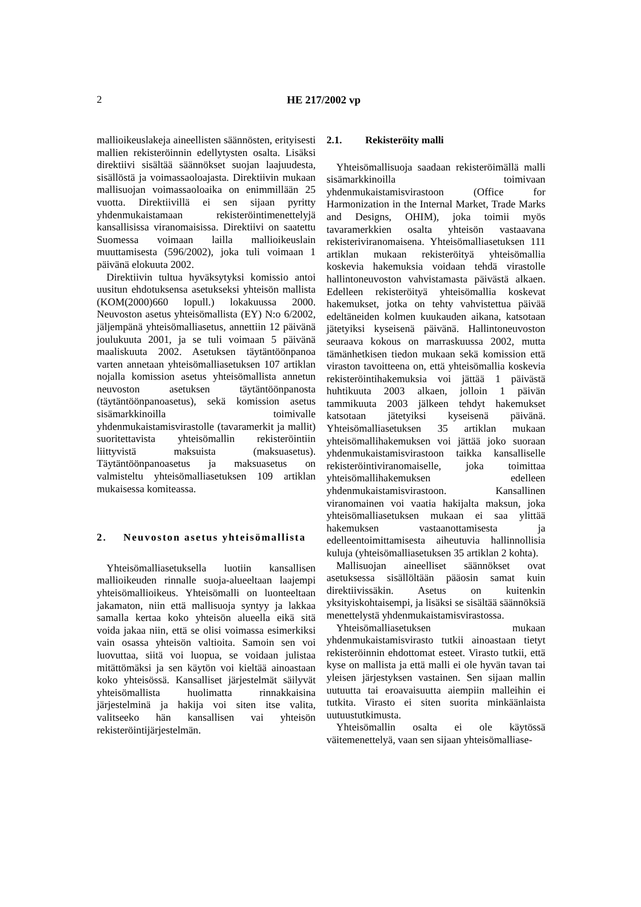2
HE 217/2002 vp
mallioikeuslakeja aineellisten säännösten, erityisesti mallien rekisteröinnin edellytysten osalta. Lisäksi direktiivi sisältää säännökset suojan laajuudesta, sisällöstä ja voimassaoloajasta. Direktiivin mukaan mallisuojan voimassaoloaika on enimmillään 25 vuotta. Direktiivillä ei sen sijaan pyritty yhdenmukaistamaan rekisteröintimenettelyjä kansallisissa viranomaisissa. Direktiivi on saatettu Suomessa voimaan lailla mallioikeuslain muuttamisesta (596/2002), joka tuli voimaan 1 päivänä elokuuta 2002.
Direktiivin tultua hyväksytyksi komissio antoi uusitun ehdotuksensa asetukseksi yhteisön mallista (KOM(2000)660 lopull.) lokakuussa 2000. Neuvoston asetus yhteisömallista (EY) N:o 6/2002, jäljempänä yhteisömalliasetus, annettiin 12 päivänä joulukuuta 2001, ja se tuli voimaan 5 päivänä maaliskuuta 2002. Asetuksen täytäntöönpanoa varten annetaan yhteisömalliasetuksen 107 artiklan nojalla komission asetus yhteisömallista annetun neuvoston asetuksen täytäntöönpanosta (täytäntöönpanoasetus), sekä komission asetus sisämarkkinoilla toimivalle yhdenmukaistamisvirastolle (tavaramerkit ja mallit) suoritettavista yhteisömallin rekisteröintiin liittyvistä maksuista (maksuasetus). Täytäntöönpanoasetus ja maksuasetus on valmisteltu yhteisömalliasetuksen 109 artiklan mukaisessa komiteassa.
2. Neuvoston asetus yhteisömallista
Yhteisömalliasetuksella luotiin kansallisen mallioikeuden rinnalle suoja-alueeltaan laajempi yhteisömallioikeus. Yhteisömalli on luonteeltaan jakamaton, niin että mallisuoja syntyy ja lakkaa samalla kertaa koko yhteisön alueella eikä sitä voida jakaa niin, että se olisi voimassa esimerkiksi vain osassa yhteisön valtioita. Samoin sen voi luovuttaa, siitä voi luopua, se voidaan julistaa mitättömäksi ja sen käytön voi kieltää ainoastaan koko yhteisössä. Kansalliset järjestelmät säilyvät yhteisömallista huolimatta rinnakkaisina järjestelminä ja hakija voi siten itse valita, valitseeko hän kansallisen vai yhteisön rekisteröintijärjestelmän.
2.1. Rekisteröity malli
Yhteisömallisuoja saadaan rekisteröimällä malli sisämarkkinoilla toimivaan yhdenmukaistamisvirastoon (Office for Harmonization in the Internal Market, Trade Marks and Designs, OHIM), joka toimii myös tavaramerkkien osalta yhteisön vastaavana rekisteriviranomaisena. Yhteisömalliasetuksen 111 artiklan mukaan rekisteröityä yhteisömallia koskevia hakemuksia voidaan tehdä virastolle hallintoneuvoston vahvistamasta päivästä alkaen. Edelleen rekisteröityä yhteisömallia koskevat hakemukset, jotka on tehty vahvistettua päivää edeltäneiden kolmen kuukauden aikana, katsotaan jätetyiksi kyseisenä päivänä. Hallintoneuvoston seuraava kokous on marraskuussa 2002, mutta tämänhetkisen tiedon mukaan sekä komission että viraston tavoitteena on, että yhteisömallia koskevia rekisteröintihakemuksia voi jättää 1 päivästä huhtikuuta 2003 alkaen, jolloin 1 päivän tammikuuta 2003 jälkeen tehdyt hakemukset katsotaan jätetyiksi kyseisenä päivänä. Yhteisömalliasetuksen 35 artiklan mukaan yhteisömallihakemuksen voi jättää joko suoraan yhdenmukaistamisvirastoon taikka kansalliselle rekisteröintiviranomaiselle, joka toimittaa yhteisömallihakemuksen edelleen yhdenmukaistamisvirastoon. Kansallinen viranomainen voi vaatia hakijalta maksun, joka yhteisömalliasetuksen mukaan ei saa ylittää hakemuksen vastaanottamisesta ja edelleentoimittamisesta aiheutuvia hallinnollisia kuluja (yhteisömalliasetuksen 35 artiklan 2 kohta).
Mallisuojan aineelliset säännökset ovat asetuksessa sisällöltään pääosin samat kuin direktiivissäkin. Asetus on kuitenkin yksityiskohtaisempi, ja lisäksi se sisältää säännöksiä menettelystä yhdenmukaistamisvirastossa.
Yhteisömalliasetuksen mukaan yhdenmukaistamisvirasto tutkii ainoastaan tietyt rekisteröinnin ehdottomat esteet. Virasto tutkii, että kyse on mallista ja että malli ei ole hyvän tavan tai yleisen järjestyksen vastainen. Sen sijaan mallin uutuutta tai eroavaisuutta aiempiin malleihin ei tutkita. Virasto ei siten suorita minkäänlaista uutuustutkimusta.
Yhteisömallin osalta ei ole käytössä väitemenettelyä, vaan sen sijaan yhteisömalliase-